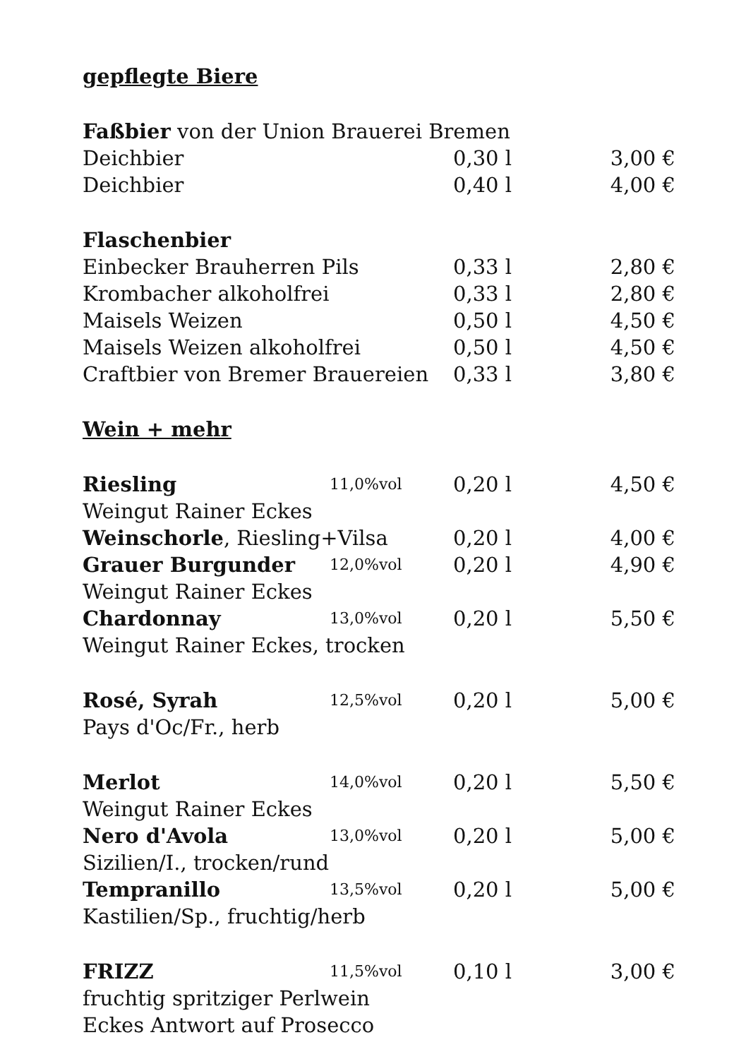| gepflegte Biere | | | |
| Faßbier von der Union Brauerei Bremen | | | |
| Deichbier | | 0,30 l | 3,00 € |
| Deichbier | | 0,40 l | 4,00 € |
| Flaschenbier | | | |
| Einbecker Brauherren Pils | | 0,33 l | 2,80 € |
| Krombacher alkoholfrei | | 0,33 l | 2,80 € |
| Maisels Weizen | | 0,50 l | 4,50 € |
| Maisels Weizen alkoholfrei | | 0,50 l | 4,50 € |
| Craftbier von Bremer Brauereien | | 0,33 l | 3,80 € |
| Wein + mehr | | | |
| Riesling | 11,0%vol | 0,20 l | 4,50 € |
| Weingut Rainer Eckes | | | |
| Weinschorle , Riesling+Vilsa | | 0,20 l | 4,00 € |
| Grauer Burgunder | 12,0%vol | 0,20 l | 4,90 € |
| Weingut Rainer Eckes | | | |
| Chardonnay | 13,0%vol | 0,20 l | 5,50 € |
| Weingut Rainer Eckes, trocken | | | |
| Rosé, Syrah | 12,5%vol | 0,20 l | 5,00 € |
| Pays d'Oc/Fr., herb | | | |
| Merlot | 14,0%vol | 0,20 l | 5,50 € |
| Weingut Rainer Eckes | | | |
| Nero d'Avola | 13,0%vol | 0,20 l | 5,00 € |
| Sizilien/I., trocken/rund | | | |
| Tempranillo | 13,5%vol | 0,20 l | 5,00 € |
| Kastilien/Sp., fruchtig/herb | | | |
| FRIZZ | 11,5%vol | 0,10 l | 3,00 € |
| fruchtig spritziger Perlwein | | | |
| Eckes Antwort auf Prosecco | | | |